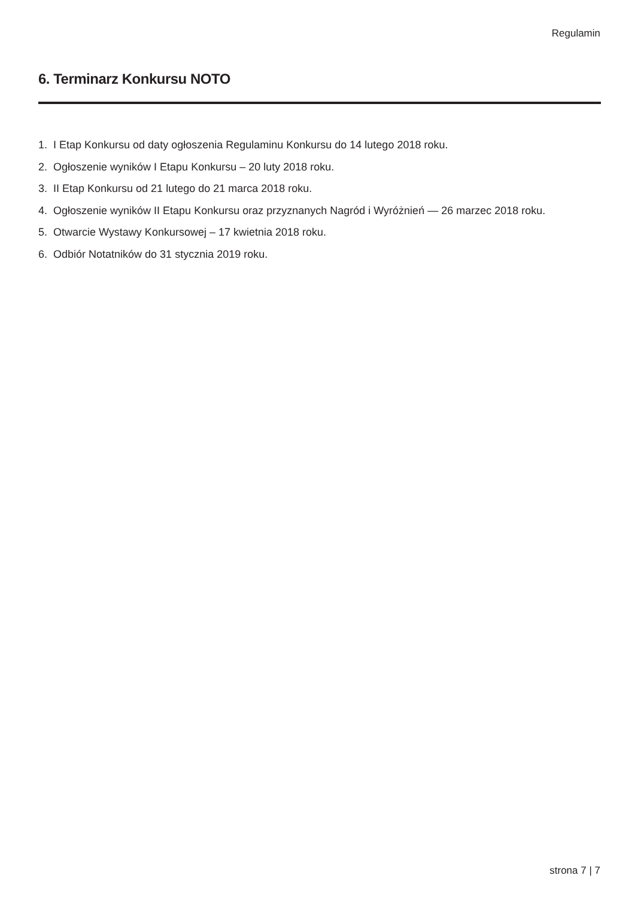Regulamin
6. Terminarz Konkursu NOTO
1. I Etap Konkursu od daty ogłoszenia Regulaminu Konkursu do 14 lutego 2018 roku.
2. Ogłoszenie wyników I Etapu Konkursu – 20 luty 2018 roku.
3. II Etap Konkursu od 21 lutego do 21 marca 2018 roku.
4. Ogłoszenie wyników II Etapu Konkursu oraz przyznanych Nagród i Wyróżnień — 26 marzec 2018 roku.
5. Otwarcie Wystawy Konkursowej – 17 kwietnia 2018 roku.
6. Odbiór Notatników do 31 stycznia 2019 roku.
strona 7 | 7